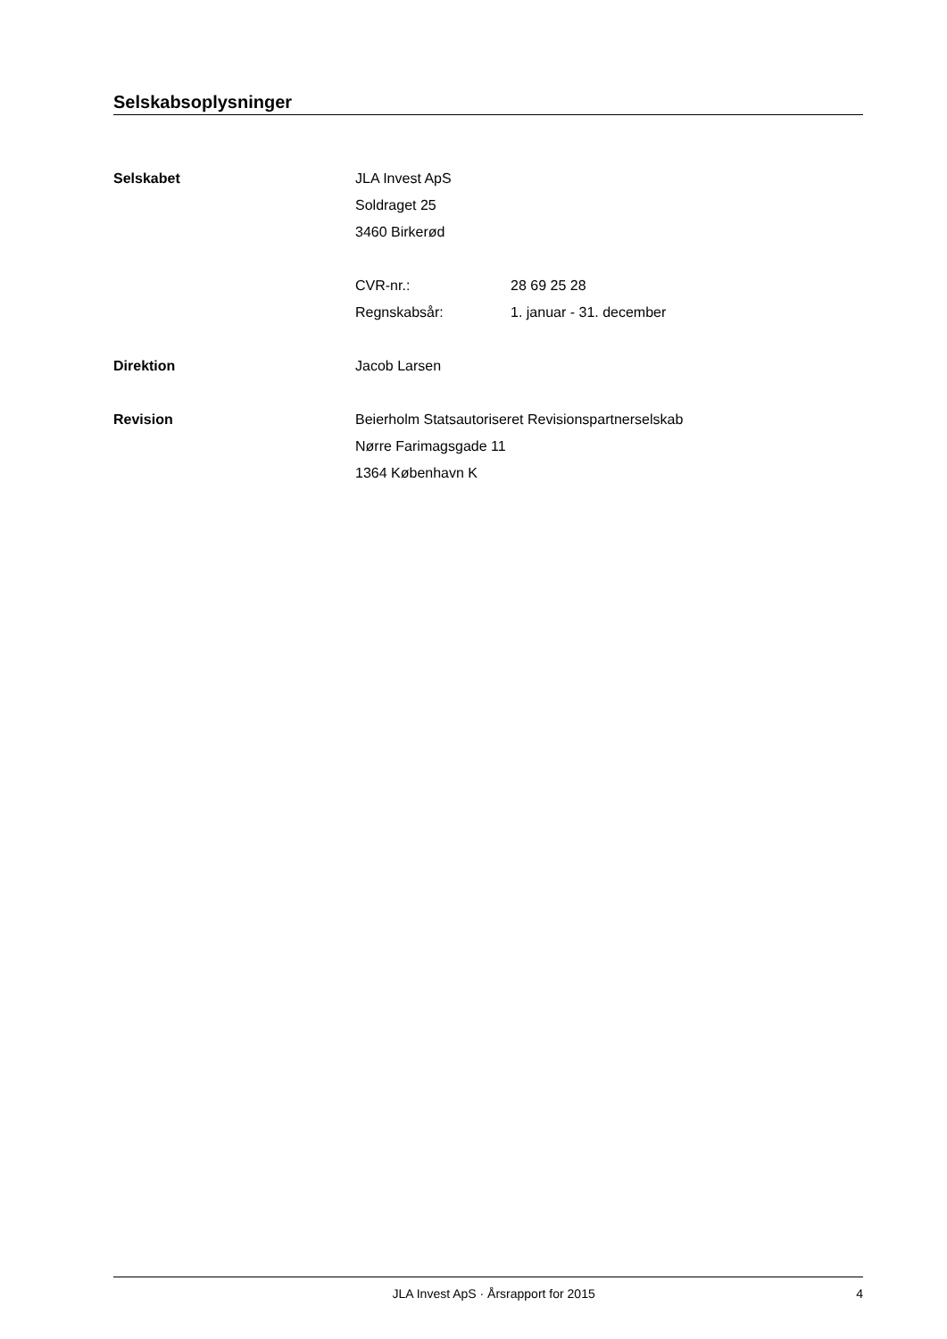Selskabsoplysninger
Selskabet JLA Invest ApS
Soldraget 25
3460 Birkerød
CVR-nr.: 28 69 25 28
Regnskabsår: 1. januar - 31. december
Direktion Jacob Larsen
Revision Beierholm Statsautoriseret Revisionspartnerselskab
Nørre Farimagsgade 11
1364 København K
JLA Invest ApS · Årsrapport for 2015 4